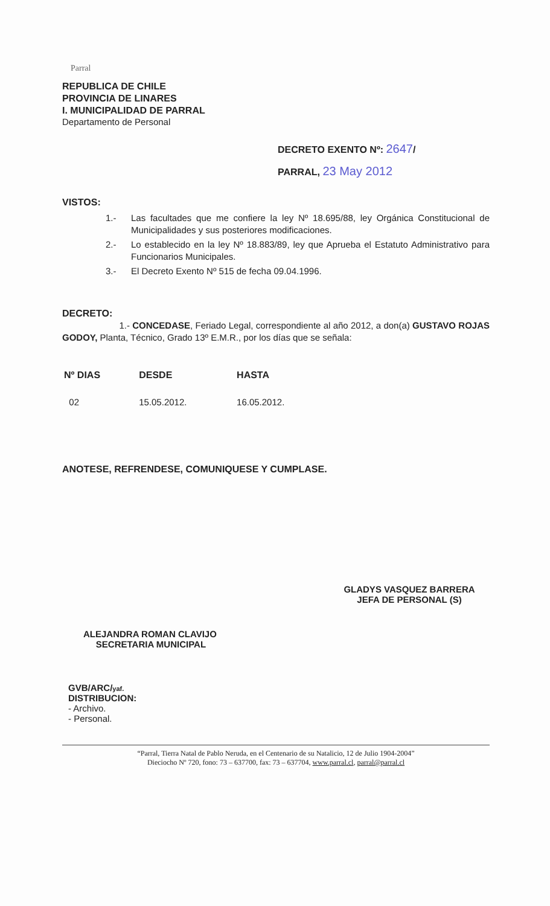Parral
REPUBLICA DE CHILE
PROVINCIA DE LINARES
I. MUNICIPALIDAD DE PARRAL
Departamento de Personal
DECRETO EXENTO Nº: 2647/
PARRAL, 23 May 2012
VISTOS:
1.- Las facultades que me confiere la ley Nº 18.695/88, ley Orgánica Constitucional de Municipalidades y sus posteriores modificaciones.
2.- Lo establecido en la ley Nº 18.883/89, ley que Aprueba el Estatuto Administrativo para Funcionarios Municipales.
3.- El Decreto Exento Nº 515 de fecha 09.04.1996.
DECRETO:
1.- CONCEDASE, Feriado Legal, correspondiente al año 2012, a don(a) GUSTAVO ROJAS GODOY, Planta, Técnico, Grado 13º E.M.R., por los días que se señala:
| Nº DIAS | DESDE | HASTA |
| --- | --- | --- |
| 02 | 15.05.2012. | 16.05.2012. |
ANOTESE, REFRENDESE, COMUNIQUESE Y CUMPLASE.
GLADYS VASQUEZ BARRERA
JEFA DE PERSONAL (S)
ALEJANDRA ROMAN CLAVIJO
SECRETARIA MUNICIPAL
GVB/ARC/yaf.
DISTRIBUCION:
- Archivo.
- Personal.
“Parral, Tierra Natal de Pablo Neruda, en el Centenario de su Natalicio, 12 de Julio 1904-2004”
Dieciocho Nº 720, fono: 73 – 637700, fax: 73 – 637704, www.parral.cl, parral@parral.cl